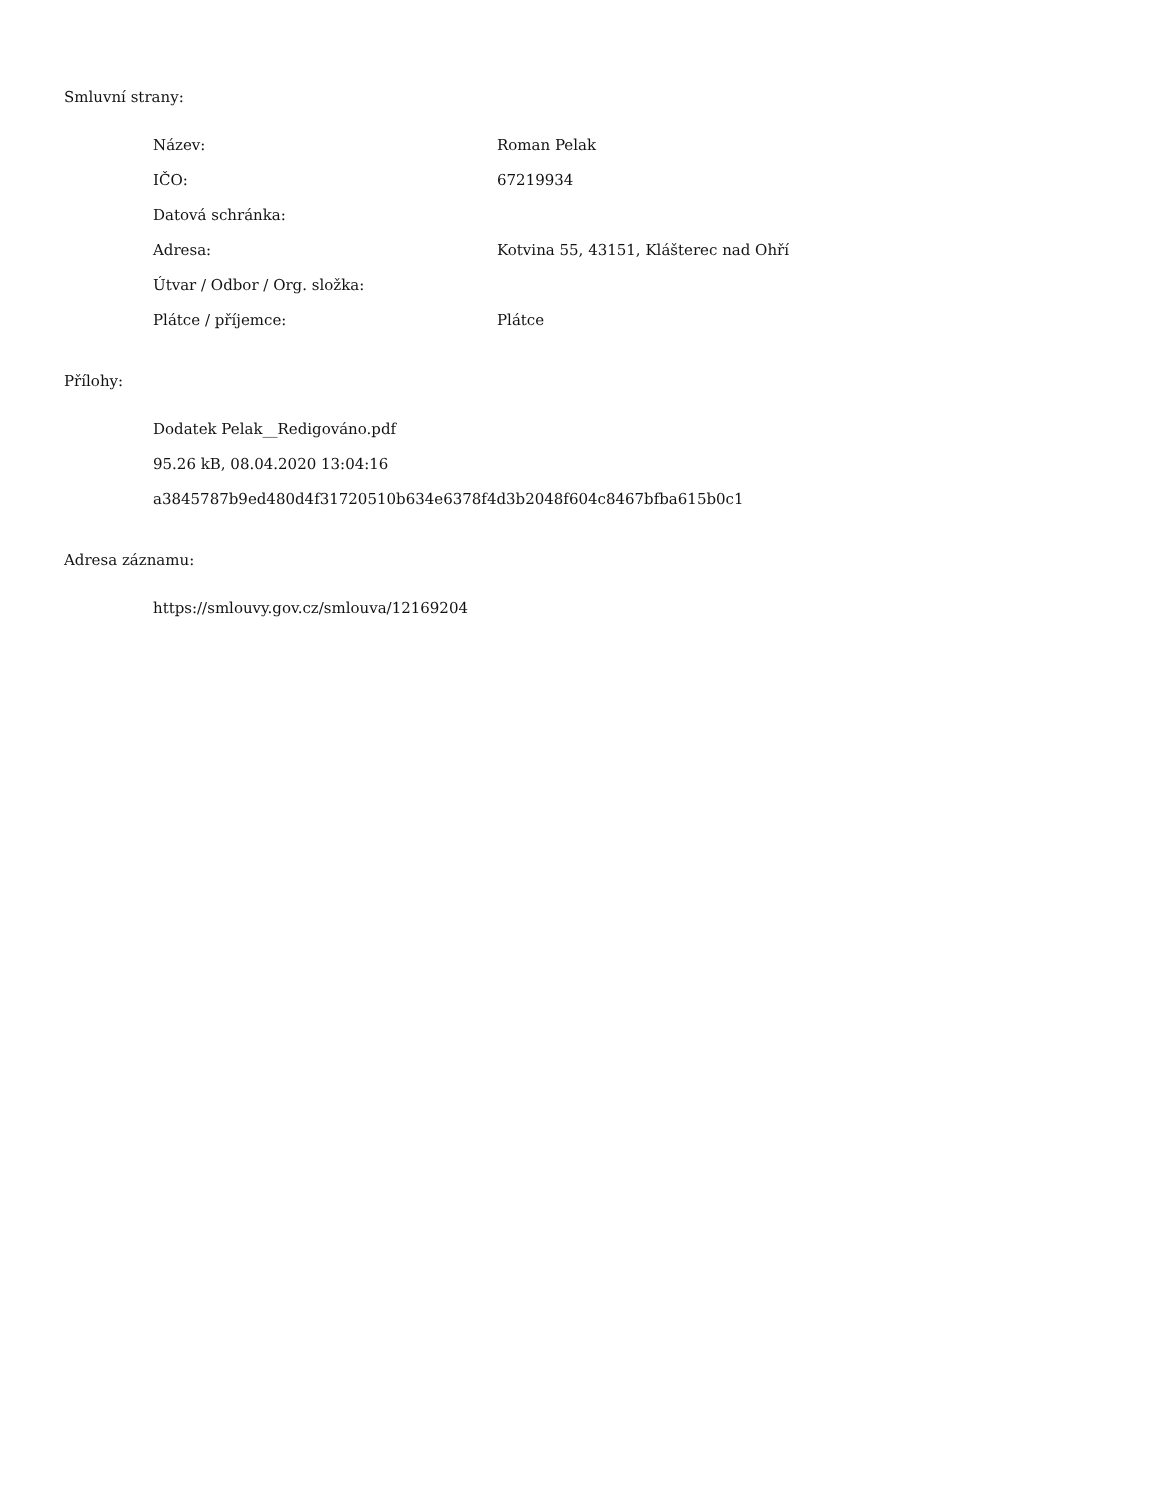Smluvní strany:
| Název: | Roman Pelak |
| IČO: | 67219934 |
| Datová schránka: | |
| Adresa: | Kotvina 55, 43151, Klášterec nad Ohří |
| Útvar / Odbor / Org. složka: | |
| Plátce / příjemce: | Plátce |
Přílohy:
Dodatek Pelak__Redigováno.pdf
95.26 kB, 08.04.2020 13:04:16
a3845787b9ed480d4f31720510b634e6378f4d3b2048f604c8467bfba615b0c1
Adresa záznamu:
https://smlouvy.gov.cz/smlouva/12169204